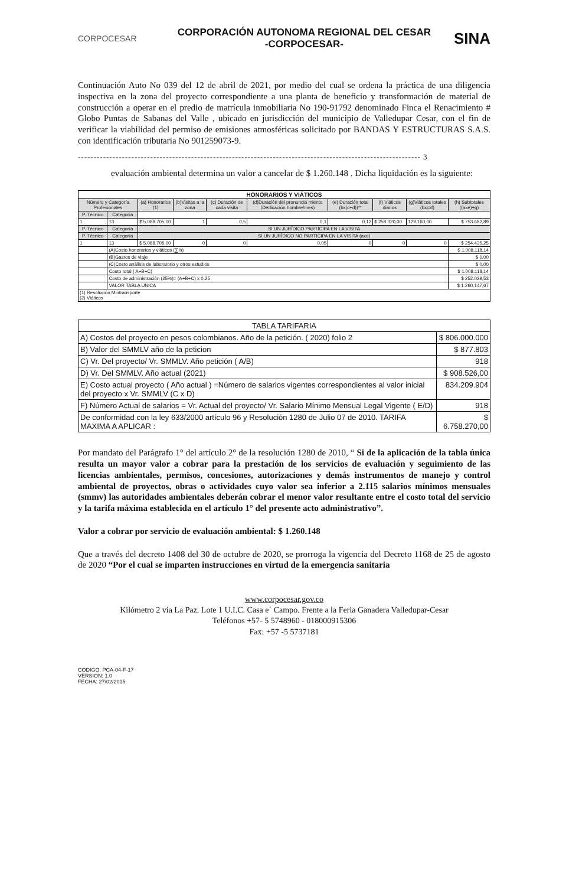CORPOCESAR
CORPORACIÓN AUTONOMA REGIONAL DEL CESAR
-CORPOCESAR-
SINA
Continuación Auto No 039 del 12 de abril de 2021, por medio del cual se ordena la práctica de una diligencia inspectiva en la zona del proyecto correspondiente a una planta de beneficio y transformación de material de construcción a operar en el predio de matrícula inmobiliaria No 190-91792 denominado Finca el Renacimiento # Globo Puntas de Sabanas del Valle , ubicado en jurisdicción del municipio de Valledupar Cesar, con el fin de verificar la viabilidad del permiso de emisiones atmosféricas solicitado por BANDAS Y ESTRUCTURAS S.A.S. con identificación tributaria No 901259073-9.
------------------------------------------------------------------------------------------------------------- 3
evaluación ambiental determina un valor a cancelar de $ 1.260.148 . Dicha liquidación es la siguiente:
| HONORARIOS Y VIÁTICOS | | | | | | | | | |
| --- | --- | --- | --- | --- | --- | --- | --- | --- | --- |
| Número y Categoría Profesionales | | (a) Honorarios (1) | (b)Visitas a la zona | (c) Duración de cada visita | (d)Duración del pronuncia miento (Dedicación hombre/mes) | (e) Duración total (bx(c+d))** | (f) Viáticos diarios | (g)Viáticos totales (bxcxf) | (h) Subtotales ((axe)+g) |
| P. Técnico | Categoría | | | | | | | | |
| 1 | 13 | $ 5.088.705,00 | 1 | 0,5 | 0,1 | 0,12 | $ 258.320,00 | 129.160,00 | $ 753.682,89 |
| P. Técnico | Categoría | SI UN JURÍDICO PARTICIPA EN LA VISITA | | | | | | | |
| P. Técnico | Categoría | SI UN JURÍDICO NO PARTICIPA EN LA VISITA (axd) | | | | | | | |
| 1 | 13 | $ 5.088.705,00 | 0 | 0 | 0,05 | 0 | 0 | 0 | $ 254.435,25 |
| | (A)Costo honorarios y viáticos (∑ h) | | | | | | | | $ 1.008.118,14 |
| | (B)Gastos de viaje | | | | | | | | $ 0,00 |
| | (C)Costo análisis de laboratorio y otros estudios | | | | | | | | $ 0,00 |
| | Costo total ( A+B+C) | | | | | | | | $ 1.008.118,14 |
| | Costo de administración (25%)= (A+B+C) x 0.25 | | | | | | | | $ 252.029,53 |
| | VALOR TABLA UNICA | | | | | | | | $ 1.260.147,67 |
| (1) Resolución Mintransporte (2) Viáticos | | | | | | | | | |
| TABLA TARIFARIA | |
| A) Costos del proyecto en pesos colombianos. Año de la petición. ( 2020) folio 2 | $ 806.000.000 |
| B) Valor del SMMLV año de la peticion | $ 877.803 |
| C) Vr. Del proyecto/ Vr. SMMLV. Año petición ( A/B) | 918 |
| D) Vr. Del SMMLV. Año actual (2021) | $ 908.526,00 |
| E) Costo actual proyecto ( Año actual ) =Número de salarios vigentes correspondientes al valor inicial del proyecto x Vr. SMMLV (C x D) | 834.209.904 |
| F) Número Actual de salarios = Vr. Actual del proyecto/ Vr. Salario Mínimo Mensual Legal Vigente ( E/D) | 918 |
| De conformidad con la ley 633/2000 artículo 96 y Resolución 1280 de Julio 07 de 2010. TARIFA MAXIMA A APLICAR : | $ 6.758.270,00 |
Por mandato del Parágrafo 1° del artículo 2° de la resolución 1280 de 2010, “ Si de la aplicación de la tabla única resulta un mayor valor a cobrar para la prestación de los servicios de evaluación y seguimiento de las licencias ambientales, permisos, concesiones, autorizaciones y demás instrumentos de manejo y control ambiental de proyectos, obras o actividades cuyo valor sea inferior a 2.115 salarios mínimos mensuales (smmv) las autoridades ambientales deberán cobrar el menor valor resultante entre el costo total del servicio y la tarifa máxima establecida en el artículo 1° del presente acto administrativo”.
Valor a cobrar por servicio de evaluación ambiental: $ 1.260.148
Que a través del decreto 1408 del 30 de octubre de 2020, se prorroga la vigencia del Decreto 1168 de 25 de agosto de 2020 “Por el cual se imparten instrucciones en virtud de la emergencia sanitaria
www.corpocesar.gov.co
Kilómetro 2 vía La Paz. Lote 1 U.I.C. Casa e´ Campo. Frente a la Feria Ganadera Valledupar-Cesar
Teléfonos +57- 5 5748960 - 018000915306
Fax: +57 -5 5737181
CODIGO: PCA-04-F-17
VERSIÓN: 1.0
FECHA: 27/02/2015